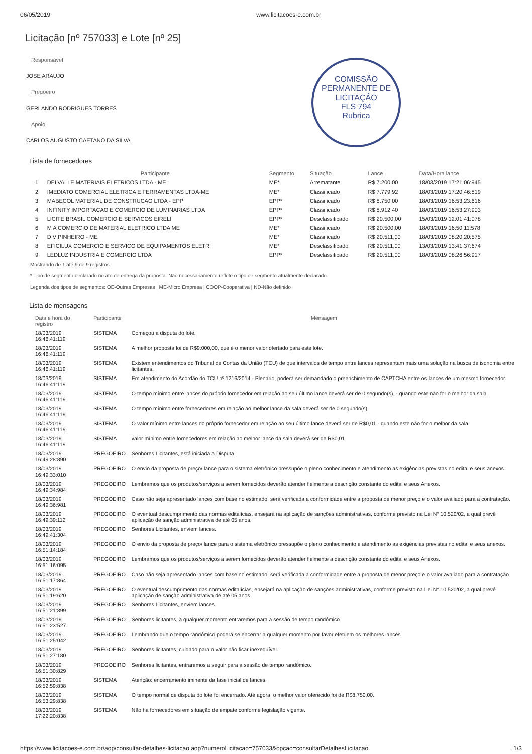06/05/2019 www.licitacoes-e.com.br
COMISSÃO PERMANENTE DE LICITAÇÃO
FLS 794
Rubrica
Licitação [nº 757033] e Lote [nº 25]
Responsável
JOSE ARAUJO
Pregoeiro
GERLANDO RODRIGUES TORRES
Apoio
CARLOS AUGUSTO CAETANO DA SILVA
Lista de fornecedores
| | Participante | Segmento | Situação | Lance | Data/Hora lance |
| --- | --- | --- | --- | --- | --- |
| 1 | DELVALLE MATERIAIS ELETRICOS LTDA - ME | ME* | Arrematante | R$ 7.200,00 | 18/03/2019 17:21:06:945 |
| 2 | IMEDIATO COMERCIAL ELETRICA E FERRAMENTAS LTDA-ME | ME* | Classificado | R$ 7.779,92 | 18/03/2019 17:20:46:819 |
| 3 | MABECOL MATERIAL DE CONSTRUCAO LTDA - EPP | EPP* | Classificado | R$ 8.750,00 | 18/03/2019 16:53:23:616 |
| 4 | INFINITY IMPORTACAO E COMERCIO DE LUMINARIAS LTDA | EPP* | Classificado | R$ 8.912,40 | 18/03/2019 16:53:27:903 |
| 5 | LICITE BRASIL COMERCIO E SERVICOS EIRELI | EPP* | Desclassificado | R$ 20.500,00 | 15/03/2019 12:01:41:078 |
| 6 | M A COMERCIO DE MATERIAL ELETRICO LTDA ME | ME* | Classificado | R$ 20.500,00 | 18/03/2019 16:50:11:578 |
| 7 | D V PINHEIRO - ME | ME* | Classificado | R$ 20.511,00 | 18/03/2019 08:20:20:575 |
| 8 | EFICILUX COMERCIO E SERVICO DE EQUIPAMENTOS ELETRI | ME* | Desclassificado | R$ 20.511,00 | 13/03/2019 13:41:37:674 |
| 9 | LEDLUZ INDUSTRIA E COMERCIO LTDA | EPP* | Desclassificado | R$ 20.511,00 | 18/03/2019 08:26:56:917 |
Mostrando de 1 até 9 de 9 registros
* Tipo de segmento declarado no ato de entrega da proposta. Não necessariamente reflete o tipo de segmento atualmente declarado.
Legenda dos tipos de segmentos: OE-Outras Empresas | ME-Micro Empresa | COOP-Cooperativa | ND-Não definido
Lista de mensagens
| Data e hora do registro | Participante | Mensagem |
| --- | --- | --- |
| 18/03/2019 16:46:41:119 | SISTEMA | Começou a disputa do lote. |
| 18/03/2019 16:46:41:119 | SISTEMA | A melhor proposta foi de R$9.000,00, que é o menor valor ofertado para este lote. |
| 18/03/2019 16:46:41:119 | SISTEMA | Existem entendimentos do Tribunal de Contas da União (TCU) de que intervalos de tempo entre lances representam mais uma solução na busca de isonomia entre licitantes. |
| 18/03/2019 16:46:41:119 | SISTEMA | Em atendimento do Acórdão do TCU nº 1216/2014 - Plenário, poderá ser demandado o preenchimento de CAPTCHA entre os lances de um mesmo fornecedor. |
| 18/03/2019 16:46:41:119 | SISTEMA | O tempo mínimo entre lances do próprio fornecedor em relação ao seu último lance deverá ser de 0 segundo(s), - quando este não for o melhor da sala. |
| 18/03/2019 16:46:41:119 | SISTEMA | O tempo mínimo entre fornecedores em relação ao melhor lance da sala deverá ser de 0 segundo(s). |
| 18/03/2019 16:46:41:119 | SISTEMA | O valor mínimo entre lances do próprio fornecedor em relação ao seu último lance deverá ser de R$0,01 - quando este não for o melhor da sala. |
| 18/03/2019 16:46:41:119 | SISTEMA | valor mínimo entre fornecedores em relação ao melhor lance da sala deverá ser de R$0,01. |
| 18/03/2019 16:49:28:890 | PREGOEIRO | Senhores Licitantes, está iniciada a Disputa. |
| 18/03/2019 16:49:33:010 | PREGOEIRO | O envio da proposta de preço/ lance para o sistema eletrônico pressupõe o pleno conhecimento e atendimento as exigências previstas no edital e seus anexos. |
| 18/03/2019 16:49:34:984 | PREGOEIRO | Lembramos que os produtos/serviços a serem fornecidos deverão atender fielmente a descrição constante do edital e seus Anexos. |
| 18/03/2019 16:49:36:981 | PREGOEIRO | Caso não seja apresentado lances com base no estimado, será verificada a conformidade entre a proposta de menor preço e o valor avaliado para a contratação. |
| 18/03/2019 16:49:39:112 | PREGOEIRO | O eventual descumprimento das normas editalícias, ensejará na aplicação de sanções administrativas, conforme previsto na Lei N° 10.520/02, a qual prevê aplicação de sanção administrativa de até 05 anos. |
| 18/03/2019 16:49:41:304 | PREGOEIRO | Senhores Licitantes, enviem lances. |
| 18/03/2019 16:51:14:184 | PREGOEIRO | O envio da proposta de preço/ lance para o sistema eletrônico pressupõe o pleno conhecimento e atendimento as exigências previstas no edital e seus anexos. |
| 18/03/2019 16:51:16:095 | PREGOEIRO | Lembramos que os produtos/serviços a serem fornecidos deverão atender fielmente a descrição constante do edital e seus Anexos. |
| 18/03/2019 16:51:17:864 | PREGOEIRO | Caso não seja apresentado lances com base no estimado, será verificada a conformidade entre a proposta de menor preço e o valor avaliado para a contratação. |
| 18/03/2019 16:51:19:620 | PREGOEIRO | O eventual descumprimento das normas editalícias, ensejará na aplicação de sanções administrativas, conforme previsto na Lei N° 10.520/02, a qual prevê aplicação de sanção administrativa de até 05 anos. |
| 18/03/2019 16:51:21:899 | PREGOEIRO | Senhores Licitantes, enviem lances. |
| 18/03/2019 16:51:23:527 | PREGOEIRO | Senhores licitantes, a qualquer momento entraremos para a sessão de tempo randômico. |
| 18/03/2019 16:51:25:042 | PREGOEIRO | Lembrando que o tempo randômico poderá se encerrar a qualquer momento por favor efetuem os melhores lances. |
| 18/03/2019 16:51:27:180 | PREGOEIRO | Senhores licitantes, cuidado para o valor não ficar inexequível. |
| 18/03/2019 16:51:30:829 | PREGOEIRO | Senhores licitantes, entraremos a seguir para a sessão de tempo randômico. |
| 18/03/2019 16:52:59:838 | SISTEMA | Atenção: encerramento iminente da fase inicial de lances. |
| 18/03/2019 16:53:29:838 | SISTEMA | O tempo normal de disputa do lote foi encerrado. Até agora, o melhor valor oferecido foi de R$8.750,00. |
| 18/03/2019 17:22:20:838 | SISTEMA | Não há fornecedores em situação de empate conforme legislação vigente. |
https://www.licitacoes-e.com.br/aop/consultar-detalhes-licitacao.aop?numeroLicitacao=757033&opcao=consultarDetalhesLicitacao 1/3